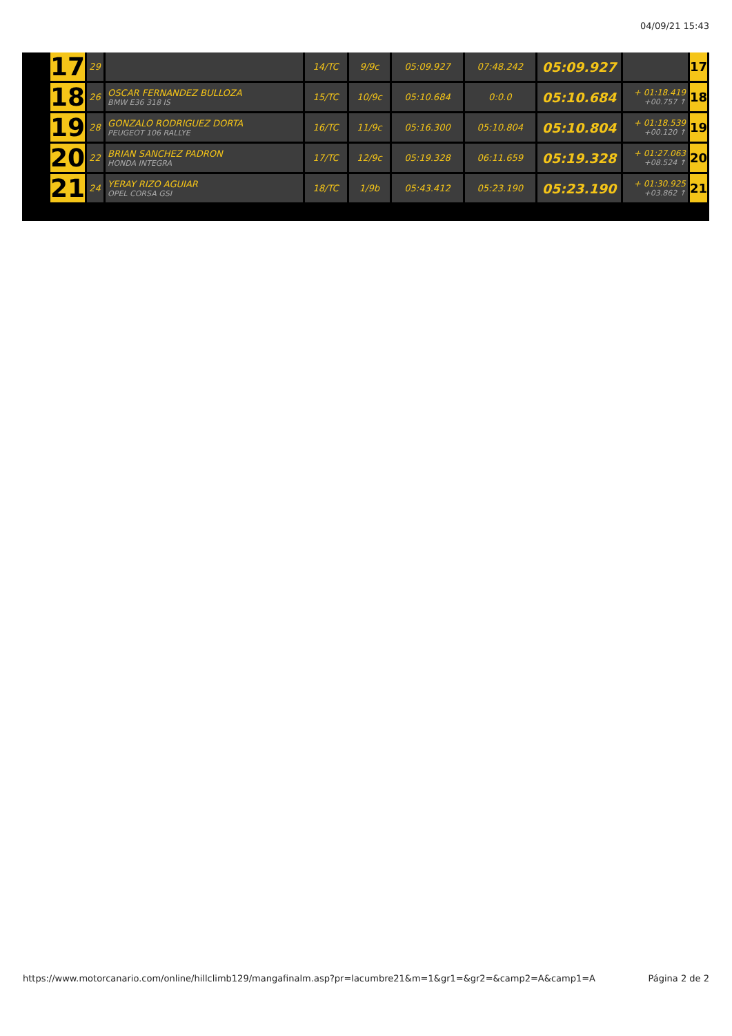04/09/21 15:43
| 17 | 29 | | 14/TC | 9/9c | 05:09.927 | 07:48.242 | 05:09.927 | | 17 |
| 18 | 26 | OSCAR FERNANDEZ BULLOZA BMW E36 318 IS | 15/TC | 10/9c | 05:10.684 | 0:0.0 | 05:10.684 | + 01:18.419 +00.757 ↑ | 18 |
| 19 | 28 | GONZALO RODRIGUEZ DORTA PEUGEOT 106 RALLYE | 16/TC | 11/9c | 05:16.300 | 05:10.804 | 05:10.804 | + 01:18.539 +00.120 ↑ | 19 |
| 20 | 22 | BRIAN SANCHEZ PADRON HONDA INTEGRA | 17/TC | 12/9c | 05:19.328 | 06:11.659 | 05:19.328 | + 01:27.063 +08.524 ↑ | 20 |
| 21 | 24 | YERAY RIZO AGUIAR OPEL CORSA GSI | 18/TC | 1/9b | 05:43.412 | 05:23.190 | 05:23.190 | + 01:30.925 +03.862 ↑ | 21 |
https://www.motorcanario.com/online/hillclimb129/mangafinalm.asp?pr=lacumbre21&m=1&gr1=&gr2=&camp2=A&camp1=A Página 2 de 2